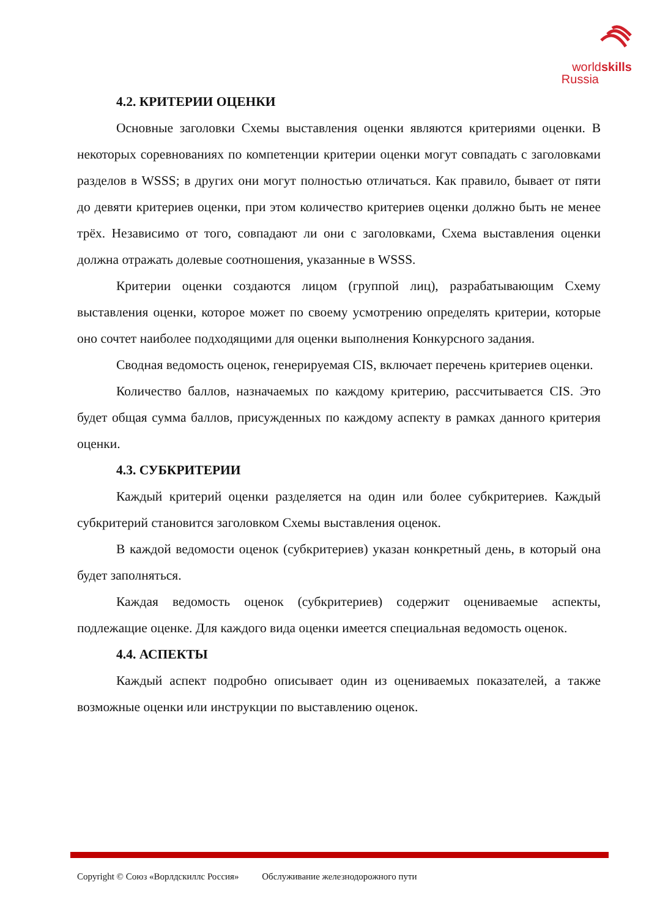worldskills
Russia
4.2. КРИТЕРИИ ОЦЕНКИ
Основные заголовки Схемы выставления оценки являются критериями оценки. В некоторых соревнованиях по компетенции критерии оценки могут совпадать с заголовками разделов в WSSS; в других они могут полностью отличаться. Как правило, бывает от пяти до девяти критериев оценки, при этом количество критериев оценки должно быть не менее трёх. Независимо от того, совпадают ли они с заголовками, Схема выставления оценки должна отражать долевые соотношения, указанные в WSSS.
Критерии оценки создаются лицом (группой лиц), разрабатывающим Схему выставления оценки, которое может по своему усмотрению определять критерии, которые оно сочтет наиболее подходящими для оценки выполнения Конкурсного задания.
Сводная ведомость оценок, генерируемая CIS, включает перечень критериев оценки.
Количество баллов, назначаемых по каждому критерию, рассчитывается CIS. Это будет общая сумма баллов, присужденных по каждому аспекту в рамках данного критерия оценки.
4.3. СУБКРИТЕРИИ
Каждый критерий оценки разделяется на один или более субкритериев. Каждый субкритерий становится заголовком Схемы выставления оценок.
В каждой ведомости оценок (субкритериев) указан конкретный день, в который она будет заполняться.
Каждая ведомость оценок (субкритериев) содержит оцениваемые аспекты, подлежащие оценке. Для каждого вида оценки имеется специальная ведомость оценок.
4.4. АСПЕКТЫ
Каждый аспект подробно описывает один из оцениваемых показателей, а также возможные оценки или инструкции по выставлению оценок.
Copyright © Союз «Ворлдскиллс Россия» Обслуживание железнодорожного пути